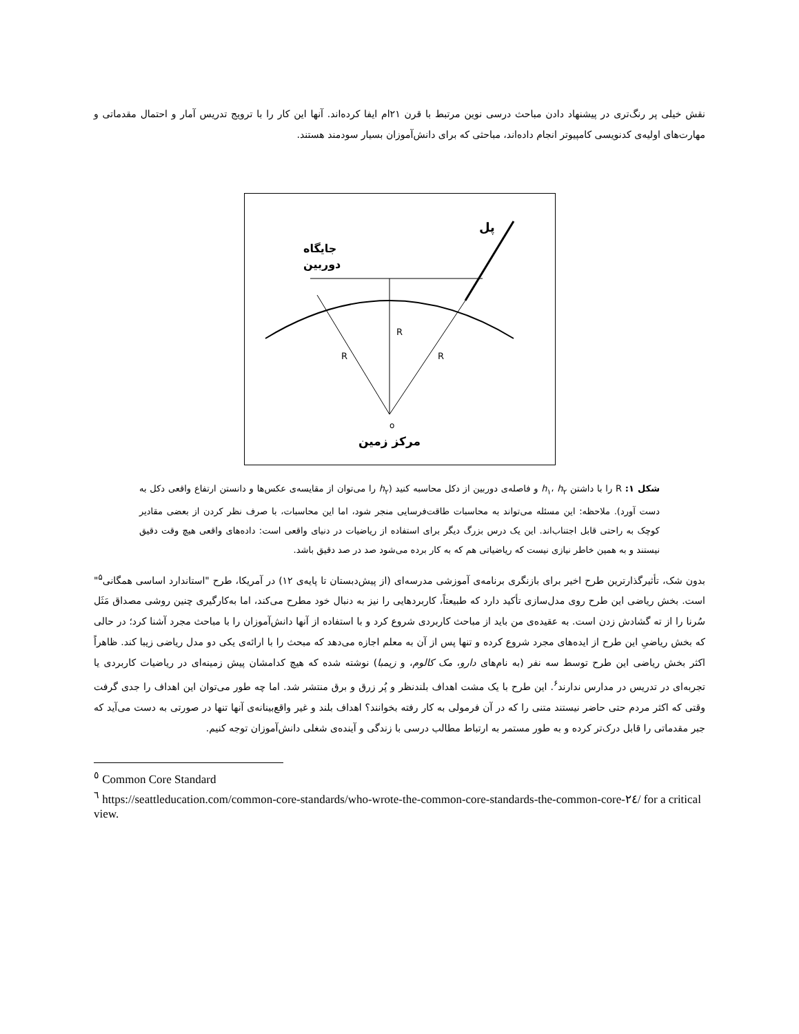نقش خیلی پر رنگ‌تری در پیشنهاد دادن مباحث درسی نوین مرتبط با قرن ۲۱ام ایفا کرده‌اند. آنها این کار را با ترویج تدریس آمار و احتمال مقدماتی و مهارت‌های اولیه‌ی کدنویسی کامپیوتر انجام داده‌اند، مباحثی که برای دانش‌آموزان بسیار سودمند هستند.
R
R
R
o
پل
جایگاه
دوربین
مرکز زمین
شکل ۱: R را با داشتن h<sub>۱</sub>، h<sub>۲</sub> و فاصله‌ی دوربین از دکل محاسبه کنید (h<sub>۲</sub> را می‌توان از مقایسه‌ی عکس‌ها و دانستن ارتفاع واقعی دکل به دست آورد). ملاحظه: این مسئله می‌تواند به محاسبات طاقت‌فرسایی منجر شود، اما این محاسبات، با صرف نظر کردن از بعضی مقادیر کوچک به راحتی قابل اجتناب‌اند. این یک درس بزرگ دیگر برای استفاده از ریاضیات در دنیای واقعی است: داده‌های واقعی هیچ وقت دقیق نیستند و به همین خاطر نیازی نیست که ریاضیاتی هم که به کار برده می‌شود صد در صد دقیق باشد.
بدون شک، تأثیرگذارترین طرح اخیر برای بازنگری برنامه‌ی آموزشی مدرسه‌ای (از پیش‌دبستان تا پایه‌ی ۱۲) در آمریکا، طرح "استاندارد اساسی همگانی<sup>۵</sup>" است. بخش ریاضی این طرح روی مدل‌سازی تأکید دارد که طبیعتاً، کاربردهایی را نیز به دنبال خود مطرح می‌کند، اما به‌کارگیری چنین روشی مصداق مَثَل سُرنا را از ته گشادش زدن است. به عقیده‌ی من باید از مباحث کاربردی شروع کرد و با استفاده از آنها دانش‌آموزان را با مباحث مجرد آشنا کرد؛ در حالی که بخش ریاضیِ این طرح از ایده‌های مجرد شروع کرده و تنها پس از آن به معلم اجازه می‌دهد که مبحث را با ارائه‌ی یکی دو مدل ریاضی زیبا کند. ظاهراً اکثر بخش ریاضی این طرح توسط سه نفر (به نام‌های دارو، مک کالوم، و زیمبا) نوشته شده که هیچ کدامشان پیش زمینه‌ای در ریاضیات کاربردی یا تجربه‌ای در تدریس در مدارس ندارند<sup>۶</sup>. این طرح با یک مشت اهداف بلندنظر و پُر زرق و برق منتشر شد. اما چه طور می‌توان این اهداف را جدی گرفت وقتی که اکثر مردم حتی حاضر نیستند متنی را که در آن فرمولی به کار رفته بخوانند؟ اهداف بلند و غیر واقع‌بینانه‌ی آنها تنها در صورتی به دست می‌آید که جبر مقدماتی را قابل درک‌تر کرده و به طور مستمر به ارتباط مطالب درسی با زندگی و آینده‌ی شغلی دانش‌آموزان توجه کنیم.
<sup>٥</sup> Common Core Standard
<sup>٦</sup> https://seattleducation.com/common-core-standards/who-wrote-the-common-core-standards-the-common-core-٢٤/ for a critical view.